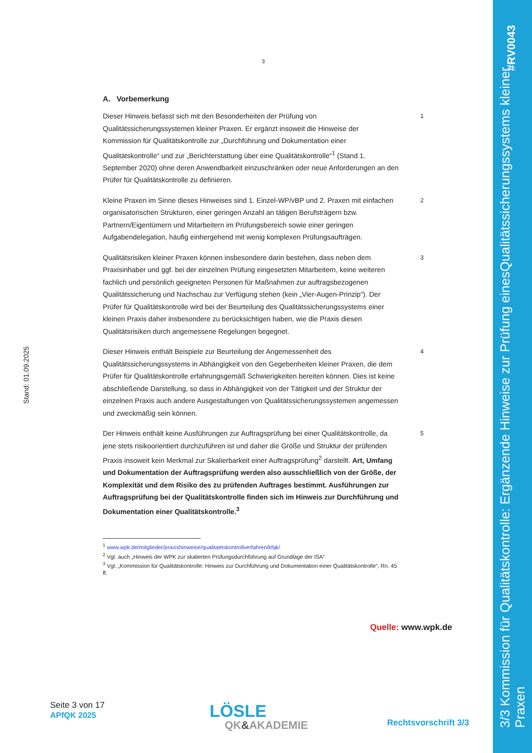#RV0043
3/3 Kommission für Qualitätskontrolle: Ergänzende Hinweise zur Prüfung einesQualitätssicherungssystems kleiner Praxen
Stand: 01.09.2025
3
A. Vorbemerkung
Dieser Hinweis befasst sich mit den Besonderheiten der Prüfung von Qualitätssicherungssystemen kleiner Praxen. Er ergänzt insoweit die Hinweise der Kommission für Qualitätskontrolle zur „Durchführung und Dokumentation einer Qualitätskontrolle“ und zur „Berichterstattung über eine Qualitätskontrolle“<sup>1</sup> (Stand 1. September 2020) ohne deren Anwendbarkeit einzuschränken oder neue Anforderungen an den Prüfer für Qualitätskontrolle zu definieren.
1
Kleine Praxen im Sinne dieses Hinweises sind 1. Einzel-WP/vBP und 2. Praxen mit einfachen organisatorischen Strukturen, einer geringen Anzahl an tätigen Berufsträgern bzw. Partnern/Eigentümern und Mitarbeitern im Prüfungsbereich sowie einer geringen Aufgabendelegation, häufig einhergehend mit wenig komplexen Prüfungsaufträgen.
2
Qualitätsrisiken kleiner Praxen können insbesondere darin bestehen, dass neben dem Praxisinhaber und ggf. bei der einzelnen Prüfung eingesetzten Mitarbeitern, keine weiteren fachlich und persönlich geeigneten Personen für Maßnahmen zur auftragsbezogenen Qualitätssicherung und Nachschau zur Verfügung stehen (kein „Vier-Augen-Prinzip“). Der Prüfer für Qualitätskontrolle wird bei der Beurteilung des Qualitätssicherungssystems einer kleinen Praxis daher insbesondere zu berücksichtigen haben, wie die Praxis diesen Qualitätsrisiken durch angemessene Regelungen begegnet.
3
Dieser Hinweis enthält Beispiele zur Beurteilung der Angemessenheit des Qualitätssicherungssystems in Abhängigkeit von den Gegebenheiten kleiner Praxen, die dem Prüfer für Qualitätskontrolle erfahrungsgemäß Schwierigkeiten bereiten können. Dies ist keine abschließende Darstellung, so dass in Abhängigkeit von der Tätigkeit und der Struktur der einzelnen Praxis auch andere Ausgestaltungen von Qualitätssicherungssystemen angemessen und zweckmäßig sein können.
4
Der Hinweis enthält keine Ausführungen zur Auftragsprüfung bei einer Qualitätskontrolle, da jene stets risikoorientiert durchzuführen ist und daher die Größe und Struktur der prüfenden Praxis insoweit kein Merkmal zur Skalierbarkeit einer Auftragsprüfung<sup>2</sup> darstellt. Art, Umfang und Dokumentation der Auftragsprüfung werden also ausschließlich von der Größe, der Komplexität und dem Risiko des zu prüfenden Auftrages bestimmt. Ausführungen zur Auftragsprüfung bei der Qualitätskontrolle finden sich im Hinweis zur Durchführung und Dokumentation einer Qualitätskontrolle.<sup>3</sup>
5
<sup>1</sup> www.wpk.de/mitglieder/praxishinweise/qualitaetskontrollverfahren/kfqk/
<sup>2</sup> Vgl. auch „Hinweis der WPK zur skalierten Prüfungsdurchführung auf Grundlage der ISA“
<sup>3</sup> Vgl. „Kommission für Qualitätskontrolle: Hinweis zur Durchführung und Dokumentation einer Qualitätskontrolle“, Rn. 45 ff.
Quelle: www.wpk.de
Seite 3 von 17
APfQK 2025
LÖSLE
QK&AKADEMIE
Rechtsvorschrift 3/3